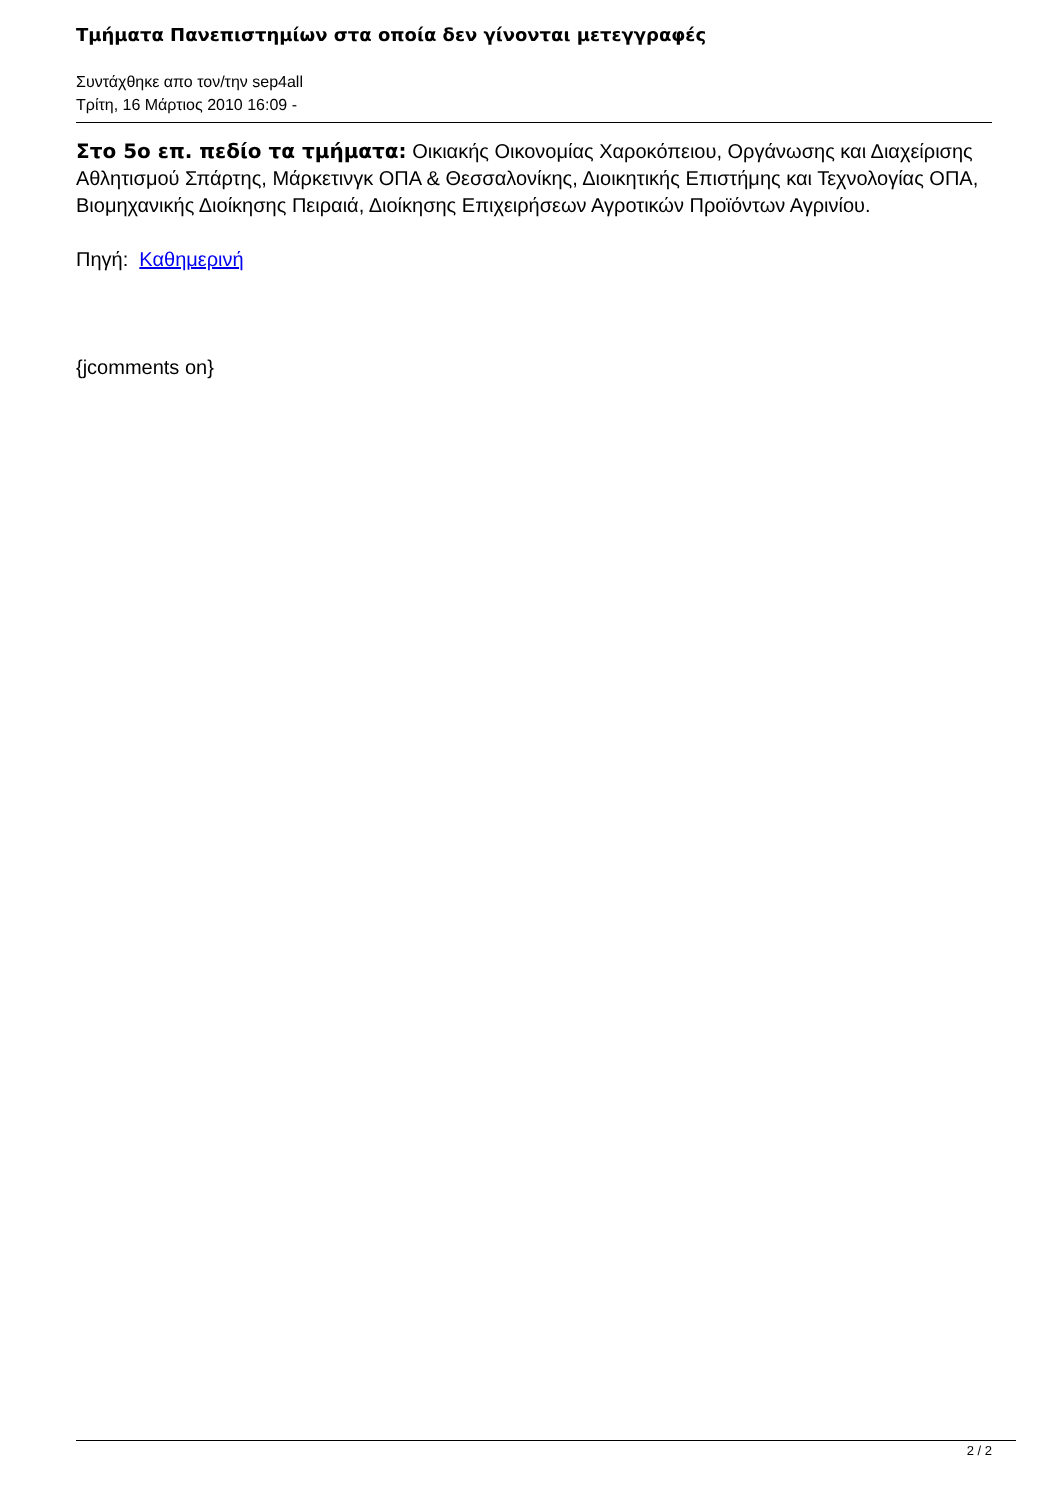Τμήματα Πανεπιστημίων στα οποία δεν γίνονται μετεγγραφές
Συντάχθηκε απο τον/την sep4all
Τρίτη, 16 Μάρτιος 2010 16:09 -
Στο 5ο επ. πεδίο τα τμήματα: Οικιακής Οικονομίας Χαροκόπειου, Οργάνωσης και Διαχείρισης Αθλητισμού Σπάρτης, Μάρκετινγκ ΟΠΑ & Θεσσαλονίκης, Διοικητικής Επιστήμης και Τεχνολογίας ΟΠΑ, Βιομηχανικής Διοίκησης Πειραιά, Διοίκησης Επιχειρήσεων Αγροτικών Προϊόντων Αγρινίου.
Πηγή: Καθημερινή
{jcomments on}
2 / 2